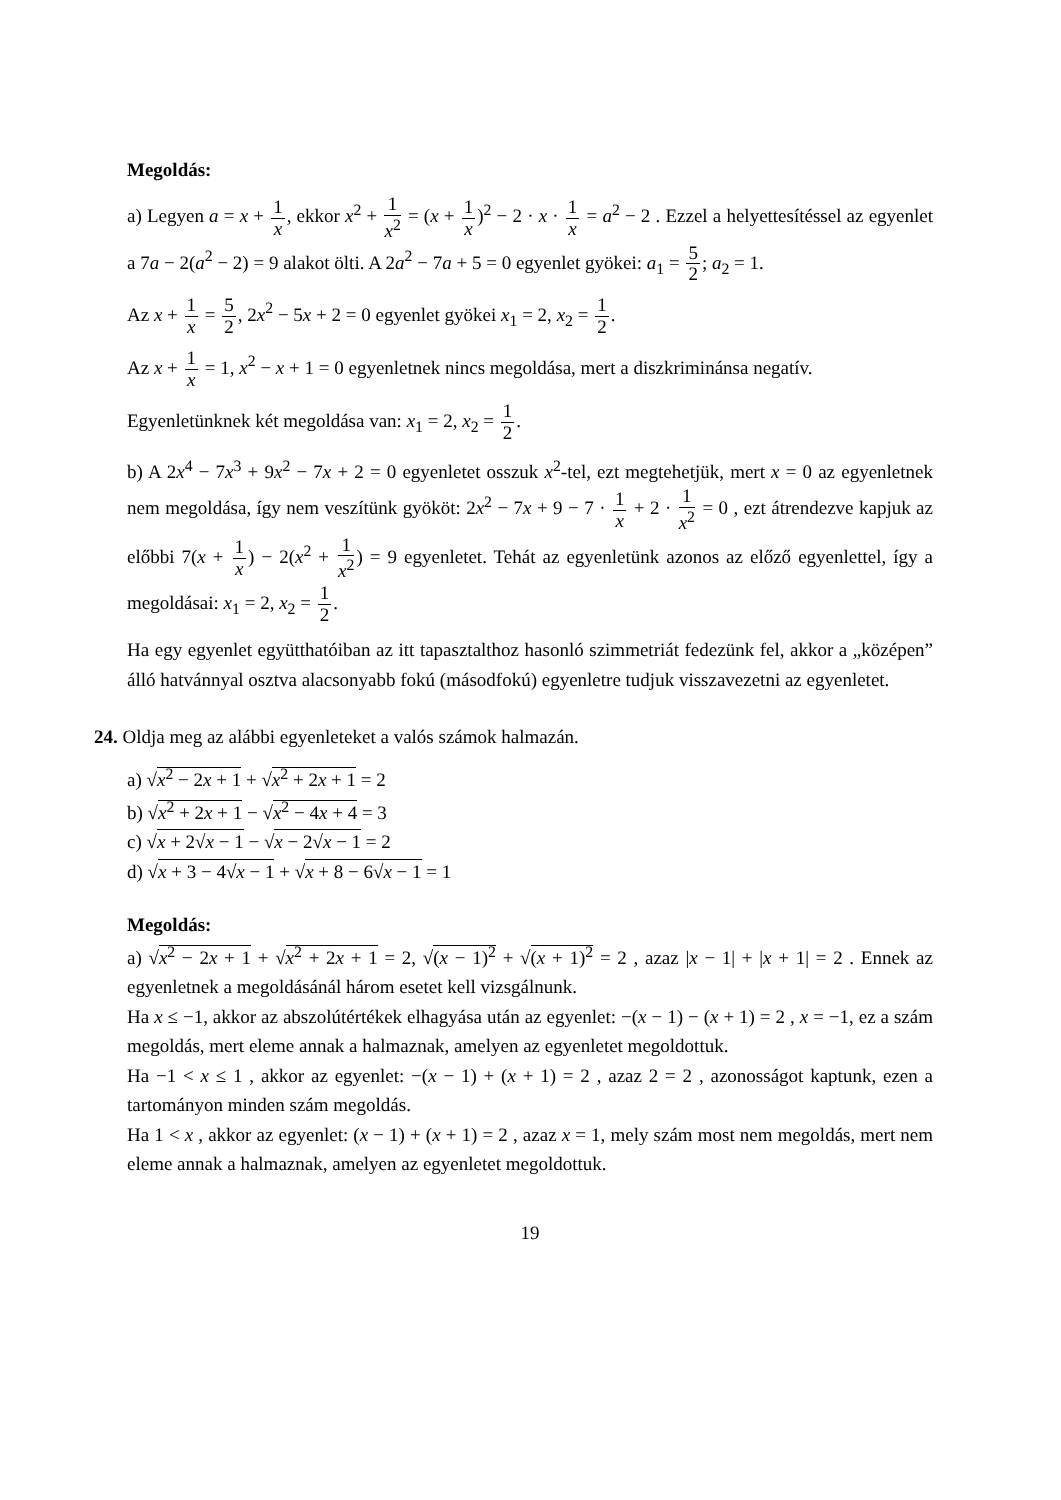Megoldás:
a) Legyen a = x + 1 x, ekkor x<sup>2</sup> + 1 x<sup>2</sup> = (x + 1 x)<sup>2</sup> − 2 · x · 1 x = a<sup>2</sup> − 2 . Ezzel a helyettesítéssel az egyenlet a 7a − 2(a<sup>2</sup> − 2) = 9 alakot ölti. A 2a<sup>2</sup> − 7a + 5 = 0 egyenlet gyökei: a<sub>1</sub> = 5 2; a<sub>2</sub> = 1.
Az x + 1 x = 5 2, 2x<sup>2</sup> − 5x + 2 = 0 egyenlet gyökei x<sub>1</sub> = 2, x<sub>2</sub> = 1 2.
Az x + 1 x = 1, x<sup>2</sup> − x + 1 = 0 egyenletnek nincs megoldása, mert a diszkriminánsa negatív.
Egyenletünknek két megoldása van: x<sub>1</sub> = 2, x<sub>2</sub> = 1 2.
b) A 2x<sup>4</sup> − 7x<sup>3</sup> + 9x<sup>2</sup> − 7x + 2 = 0 egyenletet osszuk x<sup>2</sup>-tel, ezt megtehetjük, mert x = 0 az egyenletnek nem megoldása, így nem veszítünk gyököt: 2x<sup>2</sup> − 7x + 9 − 7 · 1 x + 2 · 1 x<sup>2</sup> = 0 , ezt átrendezve kapjuk az előbbi 7(x + 1 x) − 2(x<sup>2</sup> + 1 x<sup>2</sup>) = 9 egyenletet. Tehát az egyenletünk azonos az előző egyenlettel, így a megoldásai: x<sub>1</sub> = 2, x<sub>2</sub> = 1 2.
Ha egy egyenlet együtthatóiban az itt tapasztalthoz hasonló szimmetriát fedezünk fel, akkor a „középen” álló hatvánnyal osztva alacsonyabb fokú (másodfokú) egyenletre tudjuk visszavezetni az egyenletet.
24. Oldja meg az alábbi egyenleteket a valós számok halmazán.
a) √x<sup>2</sup> − 2x + 1 + √x<sup>2</sup> + 2x + 1 = 2
b) √x<sup>2</sup> + 2x + 1 − √x<sup>2</sup> − 4x + 4 = 3
c) √x + 2√x − 1 − √x − 2√x − 1 = 2
d) √x + 3 − 4√x − 1 + √x + 8 − 6√x − 1 = 1
Megoldás:
a) √x<sup>2</sup> − 2x + 1 + √x<sup>2</sup> + 2x + 1 = 2, √(x − 1)<sup>2</sup> + √(x + 1)<sup>2</sup> = 2 , azaz |x − 1| + |x + 1| = 2 . Ennek az egyenletnek a megoldásánál három esetet kell vizsgálnunk.
Ha x ≤ −1, akkor az abszolútértékek elhagyása után az egyenlet: −(x − 1) − (x + 1) = 2 , x = −1, ez a szám megoldás, mert eleme annak a halmaznak, amelyen az egyenletet megoldottuk.
Ha −1 < x ≤ 1 , akkor az egyenlet: −(x − 1) + (x + 1) = 2 , azaz 2 = 2 , azonosságot kaptunk, ezen a tartományon minden szám megoldás.
Ha 1 < x , akkor az egyenlet: (x − 1) + (x + 1) = 2 , azaz x = 1, mely szám most nem megoldás, mert nem eleme annak a halmaznak, amelyen az egyenletet megoldottuk.
19